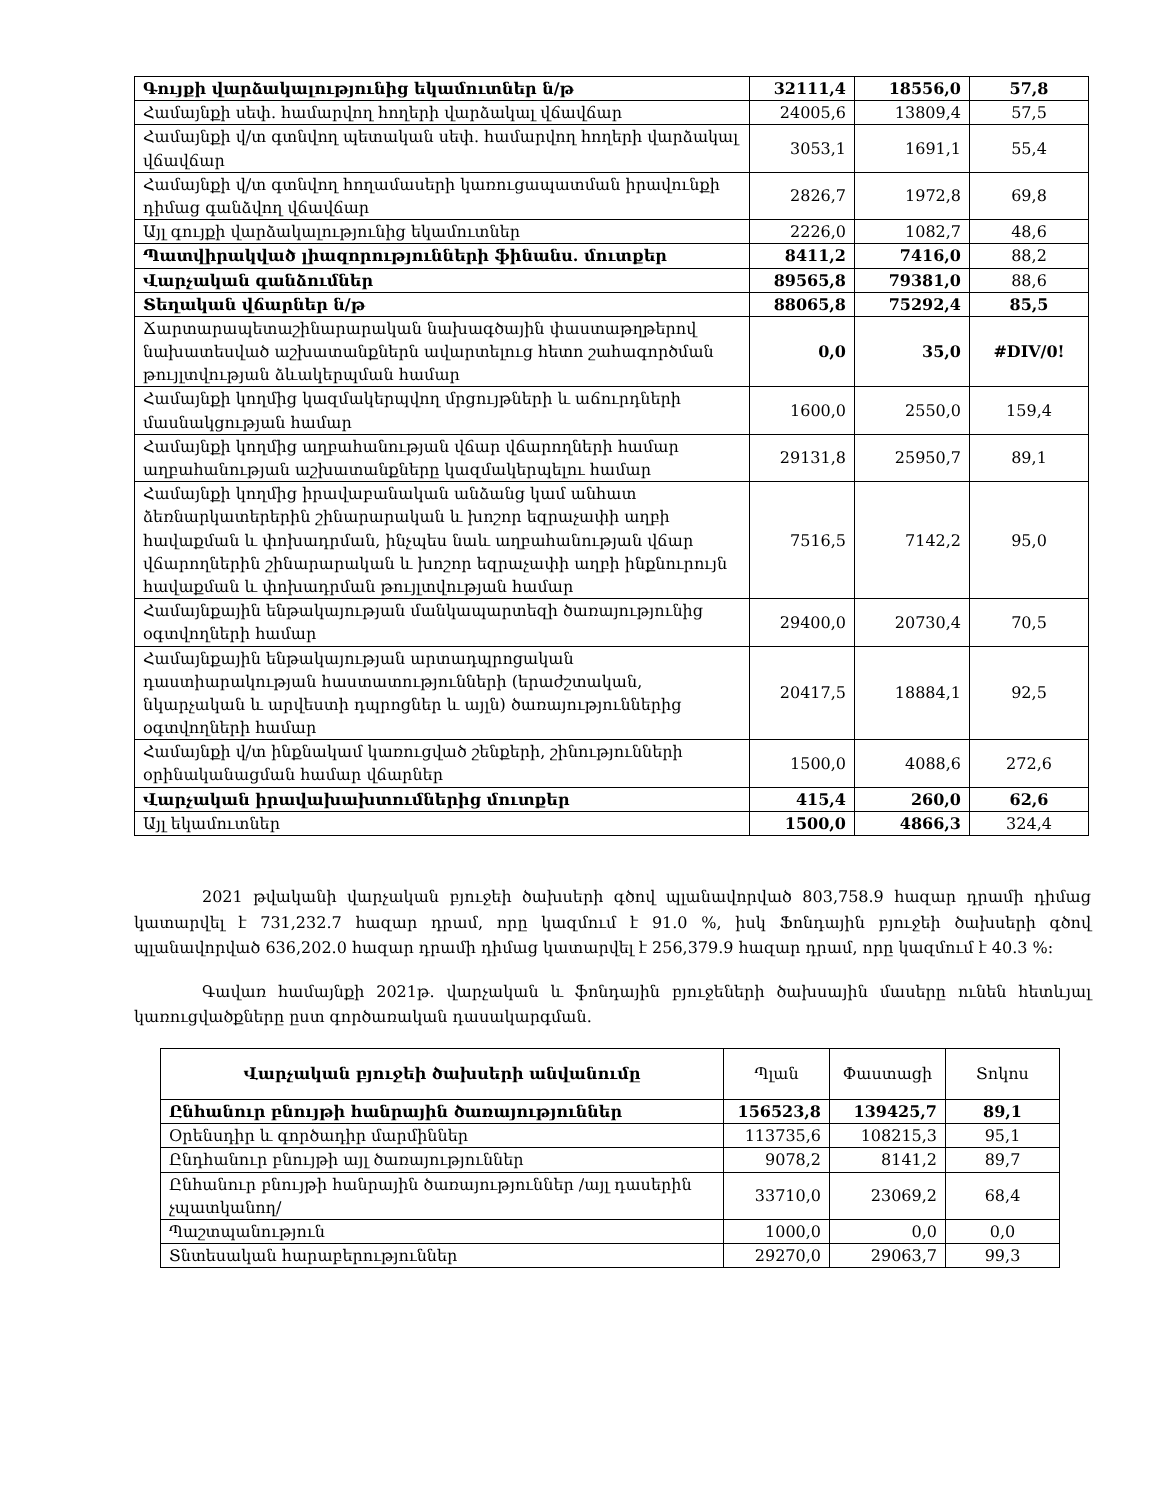| Գույքի վարձակալությունից եկամուտներ ն/թ | 32111,4 | 18556,0 | 57,8 |
| Համայնքի սեփ. համարվող հողերի վարձակալ վճավճար | 24005,6 | 13809,4 | 57,5 |
| Համայնքի վ/տ գտնվող պետական սեփ. համարվող հողերի վարձակալ վճավճար | 3053,1 | 1691,1 | 55,4 |
| Համայնքի վ/տ գտնվող հողամասերի կառուցապատման իրավունքի դիմաց գանձվող վճավճար | 2826,7 | 1972,8 | 69,8 |
| Այլ գույքի վարձակալությունից եկամուտներ | 2226,0 | 1082,7 | 48,6 |
| Պատվիրակված լիազորությունների ֆինանս. մուտքեր | 8411,2 | 7416,0 | 88,2 |
| Վարչական գանձումներ | 89565,8 | 79381,0 | 88,6 |
| Տեղական վճարներ ն/թ | 88065,8 | 75292,4 | 85,5 |
| Ճարտարապետաշինարարական նախագծային փաստաթղթերով նախատեսված աշխատանքներն ավարտելուց հետո շահագործման թույլտվության ձևակերպման համար | 0,0 | 35,0 | #DIV/0! |
| Համայնքի կողմից կազմակերպվող մրցույթների և աճուրդների մասնակցության համար | 1600,0 | 2550,0 | 159,4 |
| Համայնքի կողմից աղբահանության վճար վճարողների համար աղբահանության աշխատանքները կազմակերպելու համար | 29131,8 | 25950,7 | 89,1 |
| Համայնքի կողմից իրավաբանական անձանց կամ անհատ ձեռնարկատերերին շինարարական և խոշոր եզրաչափի աղբի հավաքման և փոխադրման, ինչպես նաև աղբահանության վճար վճարողներին շինարարական և խոշոր եզրաչափի աղբի ինքնուրույն հավաքման և փոխադրման թույլտվության համար | 7516,5 | 7142,2 | 95,0 |
| Համայնքային ենթակայության մանկապարտեզի ծառայությունից օգտվողների համար | 29400,0 | 20730,4 | 70,5 |
| Համայնքային ենթակայության արտադպրոցական դաստիարակության հաստատությունների (երաժշտական, նկարչական և արվեստի դպրոցներ և այլն) ծառայություններից օգտվողների համար | 20417,5 | 18884,1 | 92,5 |
| Համայնքի վ/տ ինքնակամ կառուցված շենքերի, շինությունների օրինականացման համար վճարներ | 1500,0 | 4088,6 | 272,6 |
| Վարչական իրավախախտումներից մուտքեր | 415,4 | 260,0 | 62,6 |
| Այլ եկամուտներ | 1500,0 | 4866,3 | 324,4 |
2021 թվականի վարչական բյուջեի ծախսերի գծով պլանավորված 803,758.9 հազար դրամի դիմաց կատարվել է 731,232.7 հազար դրամ, որը կազմում է 91.0 %, իսկ Ֆոնդային բյուջեի ծախսերի գծով պլանավորված 636,202.0 հազար դրամի դիմաց կատարվել է 256,379.9 հազար դրամ, որը կազմում է 40.3 %:
Գավառ համայնքի 2021թ. վարչական և ֆոնդային բյուջեների ծախսային մասերը ունեն հետևյալ կառուցվածքները ըստ գործառական դասակարգման.
| Վարչական բյուջեի ծախսերի անվանումը | Պլան | Փաստացի | Տոկոս |
| Ընհանուր բնույթի հանրային ծառայություններ | 156523,8 | 139425,7 | 89,1 |
| Օրենսդիր և գործադիր մարմիններ | 113735,6 | 108215,3 | 95,1 |
| Ընդհանուր բնույթի այլ ծառայություններ | 9078,2 | 8141,2 | 89,7 |
| Ընհանուր բնույթի հանրային ծառայություններ /այլ դասերին չպատկանող/ | 33710,0 | 23069,2 | 68,4 |
| Պաշտպանություն | 1000,0 | 0,0 | 0,0 |
| Տնտեսական հարաբերություններ | 29270,0 | 29063,7 | 99,3 |